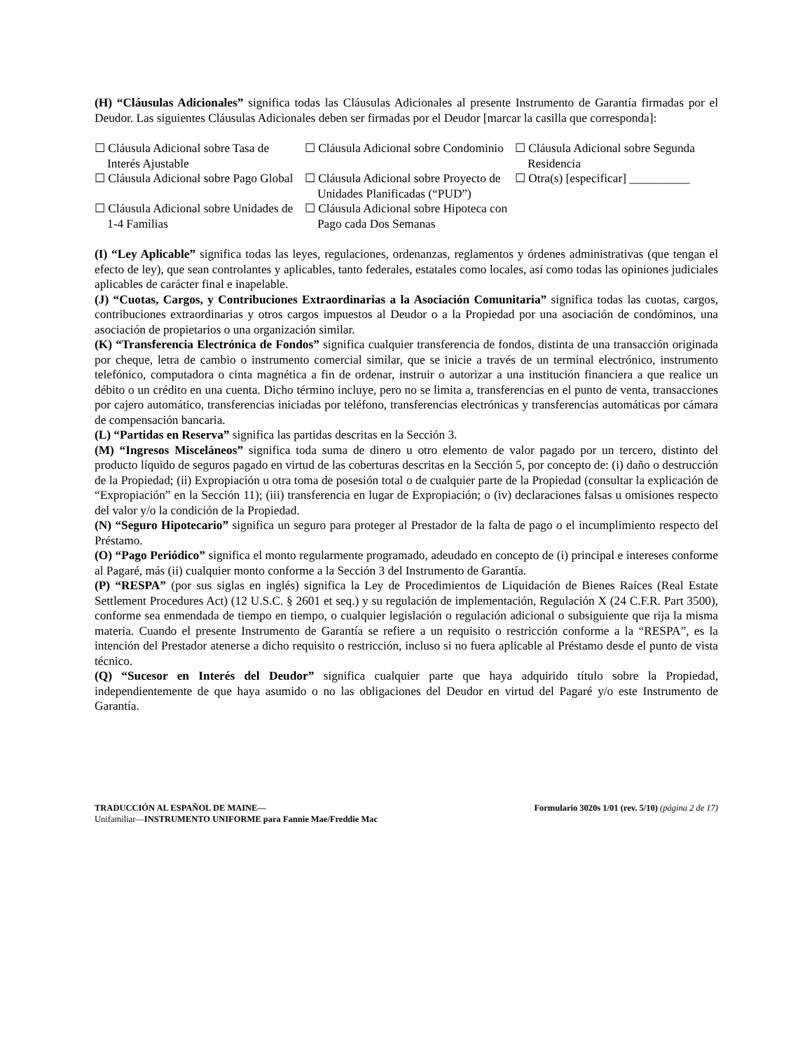(H) “Cláusulas Adicionales” significa todas las Cláusulas Adicionales al presente Instrumento de Garantía firmadas por el Deudor. Las siguientes Cláusulas Adicionales deben ser firmadas por el Deudor [marcar la casilla que corresponda]:
☐ Cláusula Adicional sobre Tasa de Interés Ajustable
☐ Cláusula Adicional sobre Condominio
☐ Cláusula Adicional sobre Segunda Residencia
☐ Cláusula Adicional sobre Pago Global
☐ Cláusula Adicional sobre Proyecto de Unidades Planificadas (“PUD”)
☐ Otra(s) [especificar] __________
☐ Cláusula Adicional sobre Unidades de 1-4 Familias
☐ Cláusula Adicional sobre Hipoteca con Pago cada Dos Semanas
(I) “Ley Aplicable” significa todas las leyes, regulaciones, ordenanzas, reglamentos y órdenes administrativas (que tengan el efecto de ley), que sean controlantes y aplicables, tanto federales, estatales como locales, así como todas las opiniones judiciales aplicables de carácter final e inapelable.
(J) “Cuotas, Cargos, y Contribuciones Extraordinarias a la Asociación Comunitaria” significa todas las cuotas, cargos, contribuciones extraordinarias y otros cargos impuestos al Deudor o a la Propiedad por una asociación de condóminos, una asociación de propietarios o una organización similar.
(K) “Transferencia Electrónica de Fondos” significa cualquier transferencia de fondos, distinta de una transacción originada por cheque, letra de cambio o instrumento comercial similar, que se inicie a través de un terminal electrónico, instrumento telefónico, computadora o cinta magnética a fin de ordenar, instruir o autorizar a una institución financiera a que realice un débito o un crédito en una cuenta. Dicho término incluye, pero no se limita a, transferencias en el punto de venta, transacciones por cajero automático, transferencias iniciadas por teléfono, transferencias electrónicas y transferencias automáticas por cámara de compensación bancaria.
(L) “Partidas en Reserva” significa las partidas descritas en la Sección 3.
(M) “Ingresos Misceláneos” significa toda suma de dinero u otro elemento de valor pagado por un tercero, distinto del producto líquido de seguros pagado en virtud de las coberturas descritas en la Sección 5, por concepto de: (i) daño o destrucción de la Propiedad; (ii) Expropiación u otra toma de posesión total o de cualquier parte de la Propiedad (consultar la explicación de “Expropiación” en la Sección 11); (iii) transferencia en lugar de Expropiación; o (iv) declaraciones falsas u omisiones respecto del valor y/o la condición de la Propiedad.
(N) “Seguro Hipotecario” significa un seguro para proteger al Prestador de la falta de pago o el incumplimiento respecto del Préstamo.
(O) “Pago Periódico” significa el monto regularmente programado, adeudado en concepto de (i) principal e intereses conforme al Pagaré, más (ii) cualquier monto conforme a la Sección 3 del Instrumento de Garantía.
(P) “RESPA” (por sus siglas en inglés) significa la Ley de Procedimientos de Liquidación de Bienes Raíces (Real Estate Settlement Procedures Act) (12 U.S.C. § 2601 et seq.) y su regulación de implementación, Regulación X (24 C.F.R. Part 3500), conforme sea enmendada de tiempo en tiempo, o cualquier legislación o regulación adicional o subsiguiente que rija la misma materia. Cuando el presente Instrumento de Garantía se refiere a un requisito o restricción conforme a la “RESPA”, es la intención del Prestador atenerse a dicho requisito o restricción, incluso si no fuera aplicable al Préstamo desde el punto de vista técnico.
(Q) “Sucesor en Interés del Deudor” significa cualquier parte que haya adquirido título sobre la Propiedad, independientemente de que haya asumido o no las obligaciones del Deudor en virtud del Pagaré y/o este Instrumento de Garantía.
TRADUCCIÓN AL ESPAÑOL DE MAINE— Formulario 3020s 1/01 (rev. 5/10) (página 2 de 17)
Unifamiliar—INSTRUMENTO UNIFORME para Fannie Mae/Freddie Mac